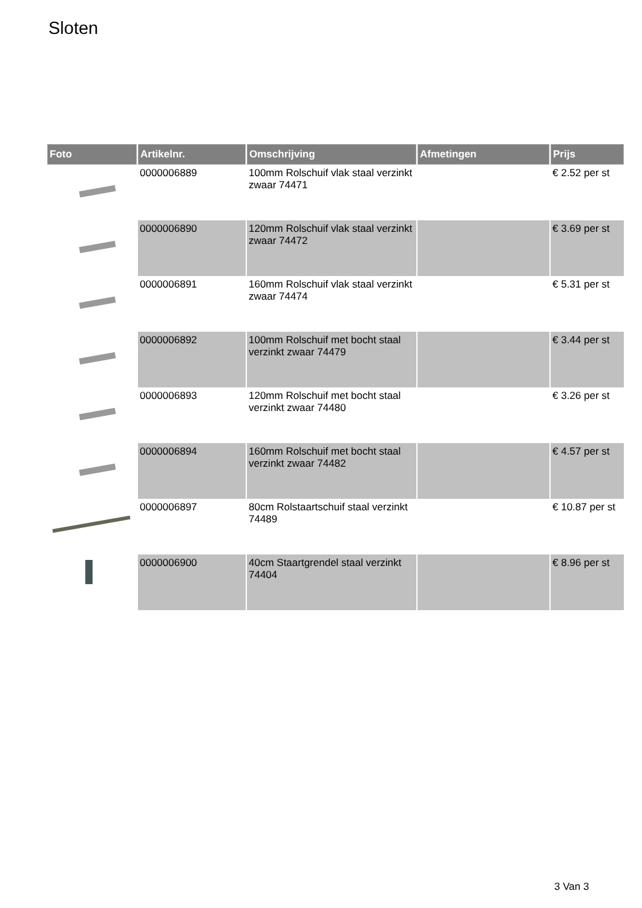Sloten
| Foto | Artikelnr. | Omschrijving | Afmetingen | Prijs |
| --- | --- | --- | --- | --- |
| | 0000006889 | 100mm Rolschuif vlak staal verzinkt zwaar 74471 | | € 2.52 per st |
| | 0000006890 | 120mm Rolschuif vlak staal verzinkt zwaar 74472 | | € 3.69 per st |
| | 0000006891 | 160mm Rolschuif vlak staal verzinkt zwaar 74474 | | € 5.31 per st |
| | 0000006892 | 100mm Rolschuif met bocht staal verzinkt zwaar 74479 | | € 3.44 per st |
| | 0000006893 | 120mm Rolschuif met bocht staal verzinkt zwaar 74480 | | € 3.26 per st |
| | 0000006894 | 160mm Rolschuif met bocht staal verzinkt zwaar 74482 | | € 4.57 per st |
| | 0000006897 | 80cm Rolstaartschuif staal verzinkt 74489 | | € 10.87 per st |
| | 0000006900 | 40cm Staartgrendel staal verzinkt 74404 | | € 8.96 per st |
3 Van 3